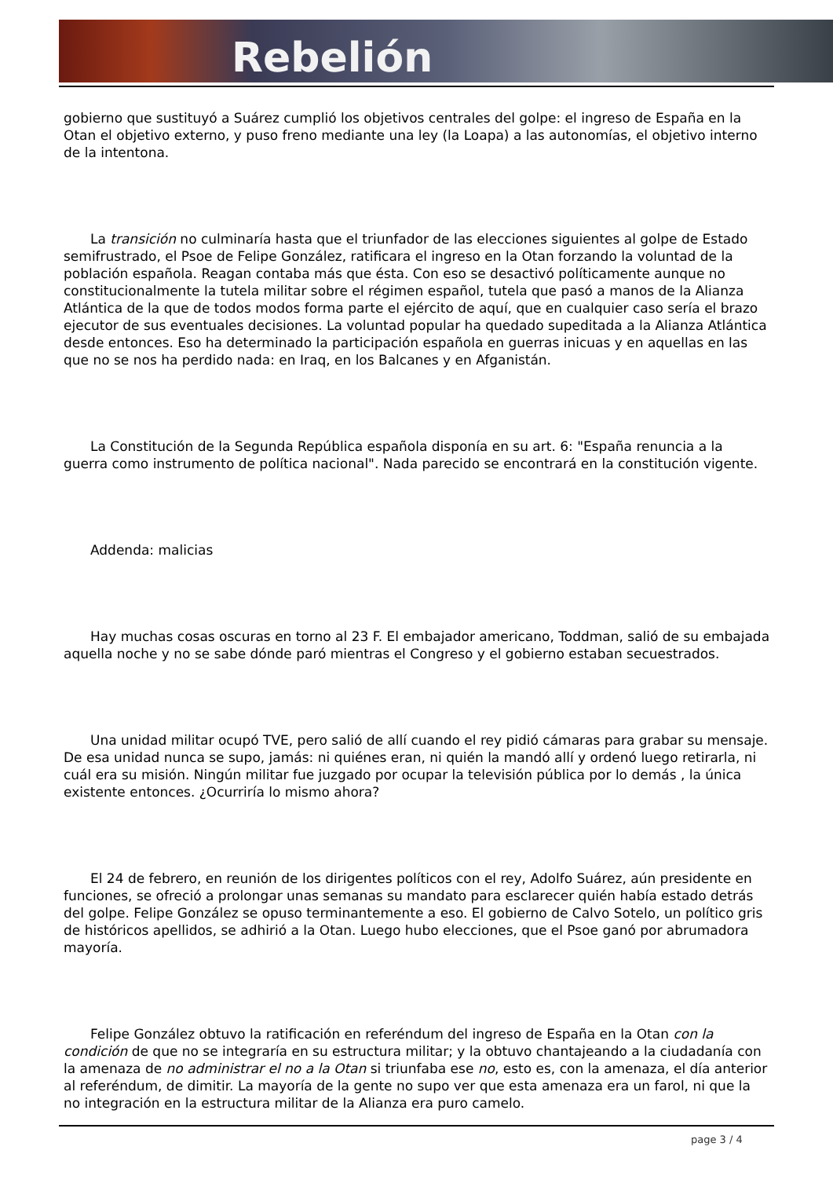Rebelión
gobierno que sustituyó a Suárez cumplió los objetivos centrales del golpe: el ingreso de España en la Otan el objetivo externo, y puso freno mediante una ley (la Loapa) a las autonomías, el objetivo interno de la intentona.
La transición no culminaría hasta que el triunfador de las elecciones siguientes al golpe de Estado semifrustrado, el Psoe de Felipe González, ratificara el ingreso en la Otan forzando la voluntad de la población española. Reagan contaba más que ésta. Con eso se desactivó políticamente aunque no constitucionalmente la tutela militar sobre el régimen español, tutela que pasó a manos de la Alianza Atlántica de la que de todos modos forma parte el ejército de aquí, que en cualquier caso sería el brazo ejecutor de sus eventuales decisiones. La voluntad popular ha quedado supeditada a la Alianza Atlántica desde entonces. Eso ha determinado la participación española en guerras inicuas y en aquellas en las que no se nos ha perdido nada: en Iraq, en los Balcanes y en Afganistán.
La Constitución de la Segunda República española disponía en su art. 6: "España renuncia a la guerra como instrumento de política nacional". Nada parecido se encontrará en la constitución vigente.
Addenda: malicias
Hay muchas cosas oscuras en torno al 23 F. El embajador americano, Toddman, salió de su embajada aquella noche y no se sabe dónde paró mientras el Congreso y el gobierno estaban secuestrados.
Una unidad militar ocupó TVE, pero salió de allí cuando el rey pidió cámaras para grabar su mensaje. De esa unidad nunca se supo, jamás: ni quiénes eran, ni quién la mandó allí y ordenó luego retirarla, ni cuál era su misión. Ningún militar fue juzgado por ocupar la televisión pública por lo demás , la única existente entonces. ¿Ocurriría lo mismo ahora?
El 24 de febrero, en reunión de los dirigentes políticos con el rey, Adolfo Suárez, aún presidente en funciones, se ofreció a prolongar unas semanas su mandato para esclarecer quién había estado detrás del golpe. Felipe González se opuso terminantemente a eso. El gobierno de Calvo Sotelo, un político gris de históricos apellidos, se adhirió a la Otan. Luego hubo elecciones, que el Psoe ganó por abrumadora mayoría.
Felipe González obtuvo la ratificación en referéndum del ingreso de España en la Otan con la condición de que no se integraría en su estructura militar; y la obtuvo chantajeando a la ciudadanía con la amenaza de no administrar el no a la Otan si triunfaba ese no, esto es, con la amenaza, el día anterior al referéndum, de dimitir. La mayoría de la gente no supo ver que esta amenaza era un farol, ni que la no integración en la estructura militar de la Alianza era puro camelo.
page 3 / 4